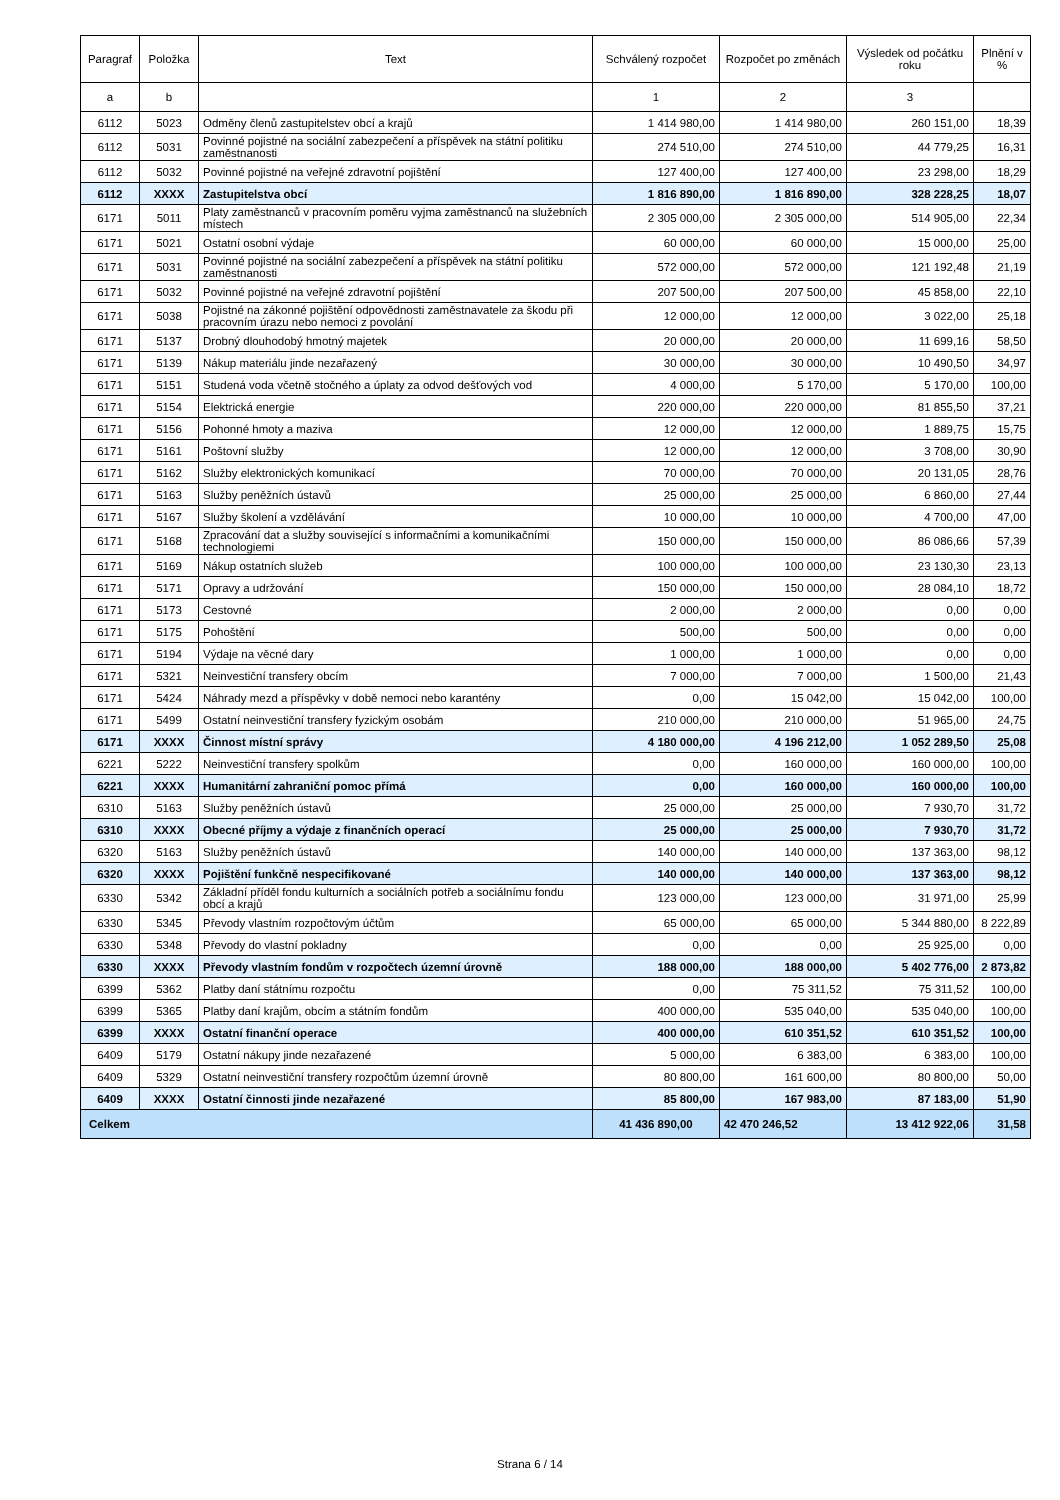| Paragraf | Položka | Text | Schválený rozpočet | Rozpočet po změnách | Výsledek od počátku roku | Plnění v % |
| --- | --- | --- | --- | --- | --- | --- |
| a | b | | 1 | 2 | 3 | |
| 6112 | 5023 | Odměny členů zastupitelstev obcí a krajů | 1 414 980,00 | 1 414 980,00 | 260 151,00 | 18,39 |
| 6112 | 5031 | Povinné pojistné na sociální zabezpečení a příspěvek na státní politiku zaměstnanosti | 274 510,00 | 274 510,00 | 44 779,25 | 16,31 |
| 6112 | 5032 | Povinné pojistné na veřejné zdravotní pojištění | 127 400,00 | 127 400,00 | 23 298,00 | 18,29 |
| 6112 | XXXX | Zastupitelstva obcí | 1 816 890,00 | 1 816 890,00 | 328 228,25 | 18,07 |
| 6171 | 5011 | Platy zaměstnanců v pracovním poměru vyjma zaměstnanců na služebních místech | 2 305 000,00 | 2 305 000,00 | 514 905,00 | 22,34 |
| 6171 | 5021 | Ostatní osobní výdaje | 60 000,00 | 60 000,00 | 15 000,00 | 25,00 |
| 6171 | 5031 | Povinné pojistné na sociální zabezpečení a příspěvek na státní politiku zaměstnanosti | 572 000,00 | 572 000,00 | 121 192,48 | 21,19 |
| 6171 | 5032 | Povinné pojistné na veřejné zdravotní pojištění | 207 500,00 | 207 500,00 | 45 858,00 | 22,10 |
| 6171 | 5038 | Pojistné na zákonné pojištění odpovědnosti zaměstnavatele za škodu při pracovním úrazu nebo nemoci z povolání | 12 000,00 | 12 000,00 | 3 022,00 | 25,18 |
| 6171 | 5137 | Drobný dlouhodobý hmotný majetek | 20 000,00 | 20 000,00 | 11 699,16 | 58,50 |
| 6171 | 5139 | Nákup materiálu jinde nezařazený | 30 000,00 | 30 000,00 | 10 490,50 | 34,97 |
| 6171 | 5151 | Studená voda včetně stočného a úplaty za odvod dešťových vod | 4 000,00 | 5 170,00 | 5 170,00 | 100,00 |
| 6171 | 5154 | Elektrická energie | 220 000,00 | 220 000,00 | 81 855,50 | 37,21 |
| 6171 | 5156 | Pohonné hmoty a maziva | 12 000,00 | 12 000,00 | 1 889,75 | 15,75 |
| 6171 | 5161 | Poštovní služby | 12 000,00 | 12 000,00 | 3 708,00 | 30,90 |
| 6171 | 5162 | Služby elektronických komunikací | 70 000,00 | 70 000,00 | 20 131,05 | 28,76 |
| 6171 | 5163 | Služby peněžních ústavů | 25 000,00 | 25 000,00 | 6 860,00 | 27,44 |
| 6171 | 5167 | Služby školení a vzdělávání | 10 000,00 | 10 000,00 | 4 700,00 | 47,00 |
| 6171 | 5168 | Zpracování dat a služby související s informačními a komunikačními technologiemi | 150 000,00 | 150 000,00 | 86 086,66 | 57,39 |
| 6171 | 5169 | Nákup ostatních služeb | 100 000,00 | 100 000,00 | 23 130,30 | 23,13 |
| 6171 | 5171 | Opravy a udržování | 150 000,00 | 150 000,00 | 28 084,10 | 18,72 |
| 6171 | 5173 | Cestovné | 2 000,00 | 2 000,00 | 0,00 | 0,00 |
| 6171 | 5175 | Pohoštění | 500,00 | 500,00 | 0,00 | 0,00 |
| 6171 | 5194 | Výdaje na věcné dary | 1 000,00 | 1 000,00 | 0,00 | 0,00 |
| 6171 | 5321 | Neinvestiční transfery obcím | 7 000,00 | 7 000,00 | 1 500,00 | 21,43 |
| 6171 | 5424 | Náhrady mezd a příspěvky v době nemoci nebo karantény | 0,00 | 15 042,00 | 15 042,00 | 100,00 |
| 6171 | 5499 | Ostatní neinvestiční transfery fyzickým osobám | 210 000,00 | 210 000,00 | 51 965,00 | 24,75 |
| 6171 | XXXX | Činnost místní správy | 4 180 000,00 | 4 196 212,00 | 1 052 289,50 | 25,08 |
| 6221 | 5222 | Neinvestiční transfery spolkům | 0,00 | 160 000,00 | 160 000,00 | 100,00 |
| 6221 | XXXX | Humanitární zahraniční pomoc přímá | 0,00 | 160 000,00 | 160 000,00 | 100,00 |
| 6310 | 5163 | Služby peněžních ústavů | 25 000,00 | 25 000,00 | 7 930,70 | 31,72 |
| 6310 | XXXX | Obecné příjmy a výdaje z finančních operací | 25 000,00 | 25 000,00 | 7 930,70 | 31,72 |
| 6320 | 5163 | Služby peněžních ústavů | 140 000,00 | 140 000,00 | 137 363,00 | 98,12 |
| 6320 | XXXX | Pojištění funkčně nespecifikované | 140 000,00 | 140 000,00 | 137 363,00 | 98,12 |
| 6330 | 5342 | Základní příděl fondu kulturních a sociálních potřeb a sociálnímu fondu obcí a krajů | 123 000,00 | 123 000,00 | 31 971,00 | 25,99 |
| 6330 | 5345 | Převody vlastním rozpočtovým účtům | 65 000,00 | 65 000,00 | 5 344 880,00 | 8 222,89 |
| 6330 | 5348 | Převody do vlastní pokladny | 0,00 | 0,00 | 25 925,00 | 0,00 |
| 6330 | XXXX | Převody vlastním fondům v rozpočtech územní úrovně | 188 000,00 | 188 000,00 | 5 402 776,00 | 2 873,82 |
| 6399 | 5362 | Platby daní státnímu rozpočtu | 0,00 | 75 311,52 | 75 311,52 | 100,00 |
| 6399 | 5365 | Platby daní krajům, obcím a státním fondům | 400 000,00 | 535 040,00 | 535 040,00 | 100,00 |
| 6399 | XXXX | Ostatní finanční operace | 400 000,00 | 610 351,52 | 610 351,52 | 100,00 |
| 6409 | 5179 | Ostatní nákupy jinde nezařazené | 5 000,00 | 6 383,00 | 6 383,00 | 100,00 |
| 6409 | 5329 | Ostatní neinvestiční transfery rozpočtům územní úrovně | 80 800,00 | 161 600,00 | 80 800,00 | 50,00 |
| 6409 | XXXX | Ostatní činnosti jinde nezařazené | 85 800,00 | 167 983,00 | 87 183,00 | 51,90 |
| Celkem | | | 41 436 890,00 | 42 470 246,52 | 13 412 922,06 | 31,58 |
Strana 6 / 14